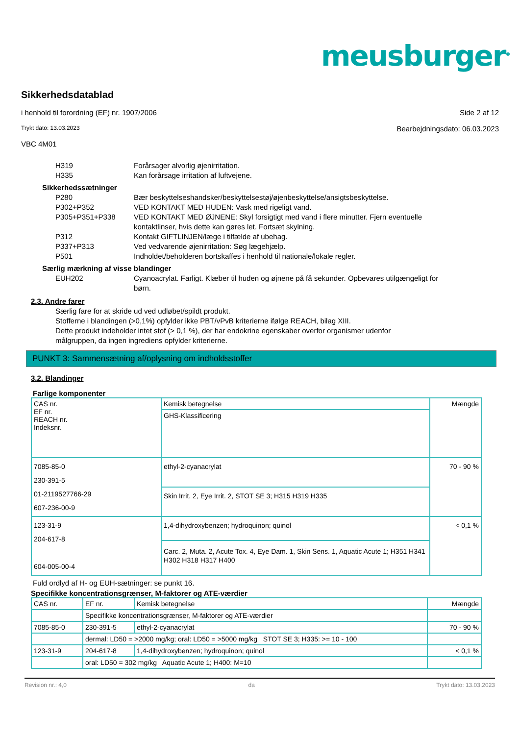meusburger<sup>®</sup>
Sikkerhedsdatablad
i henhold til forordning (EF) nr. 1907/2006 Side 2 af 12
Trykt dato: 13.03.2023 Bearbejdningsdato: 06.03.2023
VBC 4M01
H319 Forårsager alvorlig øjenirritation.
H335 Kan forårsage irritation af luftvejene.
Sikkerhedssætninger
P280 Bær beskyttelseshandsker/beskyttelsestøj/øjenbeskyttelse/ansigtsbeskyttelse.
P302+P352 VED KONTAKT MED HUDEN: Vask med rigeligt vand.
P305+P351+P338 VED KONTAKT MED ØJNENE: Skyl forsigtigt med vand i flere minutter. Fjern eventuelle kontaktlinser, hvis dette kan gøres let. Fortsæt skylning.
P312 Kontakt GIFTLINJEN/læge i tilfælde af ubehag.
P337+P313 Ved vedvarende øjenirritation: Søg lægehjælp.
P501 Indholdet/beholderen bortskaffes i henhold til nationale/lokale regler.
Særlig mærkning af visse blandinger
EUH202 Cyanoacrylat. Farligt. Klæber til huden og øjnene på få sekunder. Opbevares utilgængeligt for børn.
2.3. Andre farer
Særlig fare for at skride ud ved udløbet/spildt produkt.
Stofferne i blandingen (>0,1%) opfylder ikke PBT/vPvB kriterierne ifølge REACH, bilag XIII.
Dette produkt indeholder intet stof (> 0,1 %), der har endokrine egenskaber overfor organismer udenfor målgruppen, da ingen ingrediens opfylder kriterierne.
PUNKT 3: Sammensætning af/oplysning om indholdsstoffer
3.2. Blandinger
Farlige komponenter
| CAS nr. EF nr. REACH nr. Indeksnr. | Kemisk betegnelse | Mængde |
| --- | --- | --- |
| | GHS-Klassificering | |
| 7085-85-0 230-391-5 01-2119527766-29 607-236-00-9 | ethyl-2-cyanacrylat | 70 - 90 % |
| | Skin Irrit. 2, Eye Irrit. 2, STOT SE 3; H315 H319 H335 | |
| 123-31-9 204-617-8 604-005-00-4 | 1,4-dihydroxybenzen; hydroquinon; quinol | < 0,1 % |
| | Carc. 2, Muta. 2, Acute Tox. 4, Eye Dam. 1, Skin Sens. 1, Aquatic Acute 1; H351 H341 H302 H318 H317 H400 | |
Fuld ordlyd af H- og EUH-sætninger: se punkt 16.
Specifikke koncentrationsgrænser, M-faktorer og ATE-værdier
| CAS nr. | EF nr. | Kemisk betegnelse | Mængde |
| --- | --- | --- | --- |
| | Specifikke koncentrationsgrænser, M-faktorer og ATE-værdier | | |
| 7085-85-0 | 230-391-5 | ethyl-2-cyanacrylat | 70 - 90 % |
| | dermal: LD50 = >2000 mg/kg; oral: LD50 = >5000 mg/kg STOT SE 3; H335: >= 10 - 100 | | |
| 123-31-9 | 204-617-8 | 1,4-dihydroxybenzen; hydroquinon; quinol | < 0,1 % |
| | oral: LD50 = 302 mg/kg Aquatic Acute 1; H400: M=10 | | |
Revision nr.: 4,0 da Trykt dato: 13.03.2023